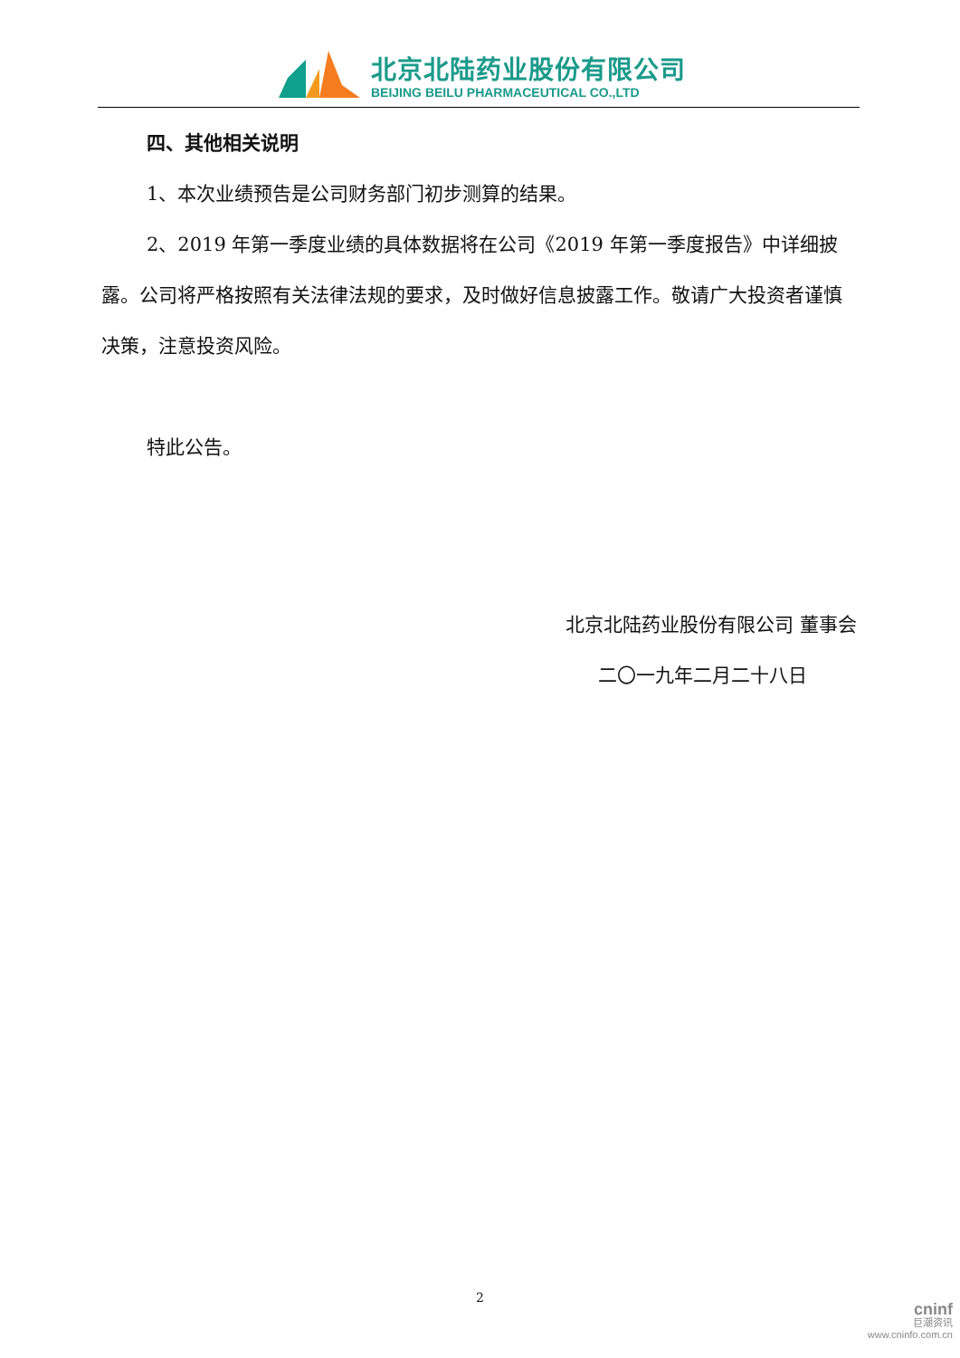北京北陆药业股份有限公司
BEIJING BEILU PHARMACEUTICAL CO.,LTD
四、其他相关说明
1、本次业绩预告是公司财务部门初步测算的结果。
2、2019 年第一季度业绩的具体数据将在公司《2019 年第一季度报告》中详细披露。公司将严格按照有关法律法规的要求，及时做好信息披露工作。敬请广大投资者谨慎决策，注意投资风险。
特此公告。
北京北陆药业股份有限公司 董事会
二〇一九年二月二十八日
2
cninf
巨潮资讯
www.cninfo.com.cn